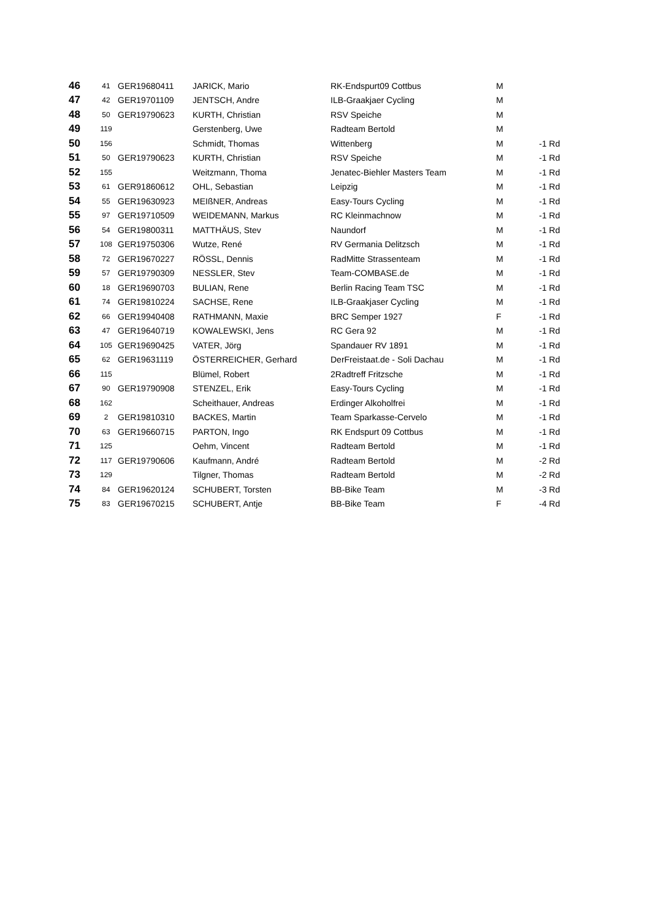| 46 | 41 | GER19680411 | JARICK, Mario | RK-Endspurt09 Cottbus | M | |
| 47 | 42 | GER19701109 | JENTSCH, Andre | ILB-Graakjaer Cycling | M | |
| 48 | 50 | GER19790623 | KURTH, Christian | RSV Speiche | M | |
| 49 | 119 | | Gerstenberg, Uwe | Radteam Bertold | M | |
| 50 | 156 | | Schmidt, Thomas | Wittenberg | M | -1 Rd |
| 51 | 50 | GER19790623 | KURTH, Christian | RSV Speiche | M | -1 Rd |
| 52 | 155 | | Weitzmann, Thoma | Jenatec-Biehler Masters Team | M | -1 Rd |
| 53 | 61 | GER91860612 | OHL, Sebastian | Leipzig | M | -1 Rd |
| 54 | 55 | GER19630923 | MEIßNER, Andreas | Easy-Tours Cycling | M | -1 Rd |
| 55 | 97 | GER19710509 | WEIDEMANN, Markus | RC Kleinmachnow | M | -1 Rd |
| 56 | 54 | GER19800311 | MATTHÄUS, Stev | Naundorf | M | -1 Rd |
| 57 | 108 | GER19750306 | Wutze, René | RV Germania Delitzsch | M | -1 Rd |
| 58 | 72 | GER19670227 | RÖSSL, Dennis | RadMitte Strassenteam | M | -1 Rd |
| 59 | 57 | GER19790309 | NESSLER, Stev | Team-COMBASE.de | M | -1 Rd |
| 60 | 18 | GER19690703 | BULIAN, Rene | Berlin Racing Team TSC | M | -1 Rd |
| 61 | 74 | GER19810224 | SACHSE, Rene | ILB-Graakjaser Cycling | M | -1 Rd |
| 62 | 66 | GER19940408 | RATHMANN, Maxie | BRC Semper 1927 | F | -1 Rd |
| 63 | 47 | GER19640719 | KOWALEWSKI, Jens | RC Gera 92 | M | -1 Rd |
| 64 | 105 | GER19690425 | VATER, Jörg | Spandauer RV 1891 | M | -1 Rd |
| 65 | 62 | GER19631119 | ÖSTERREICHER, Gerhard | DerFreistaat.de - Soli Dachau | M | -1 Rd |
| 66 | 115 | | Blümel, Robert | 2Radtreff Fritzsche | M | -1 Rd |
| 67 | 90 | GER19790908 | STENZEL, Erik | Easy-Tours Cycling | M | -1 Rd |
| 68 | 162 | | Scheithauer, Andreas | Erdinger Alkoholfrei | M | -1 Rd |
| 69 | 2 | GER19810310 | BACKES, Martin | Team Sparkasse-Cervelo | M | -1 Rd |
| 70 | 63 | GER19660715 | PARTON, Ingo | RK Endspurt 09 Cottbus | M | -1 Rd |
| 71 | 125 | | Oehm, Vincent | Radteam Bertold | M | -1 Rd |
| 72 | 117 | GER19790606 | Kaufmann, André | Radteam Bertold | M | -2 Rd |
| 73 | 129 | | Tilgner, Thomas | Radteam Bertold | M | -2 Rd |
| 74 | 84 | GER19620124 | SCHUBERT, Torsten | BB-Bike Team | M | -3 Rd |
| 75 | 83 | GER19670215 | SCHUBERT, Antje | BB-Bike Team | F | -4 Rd |